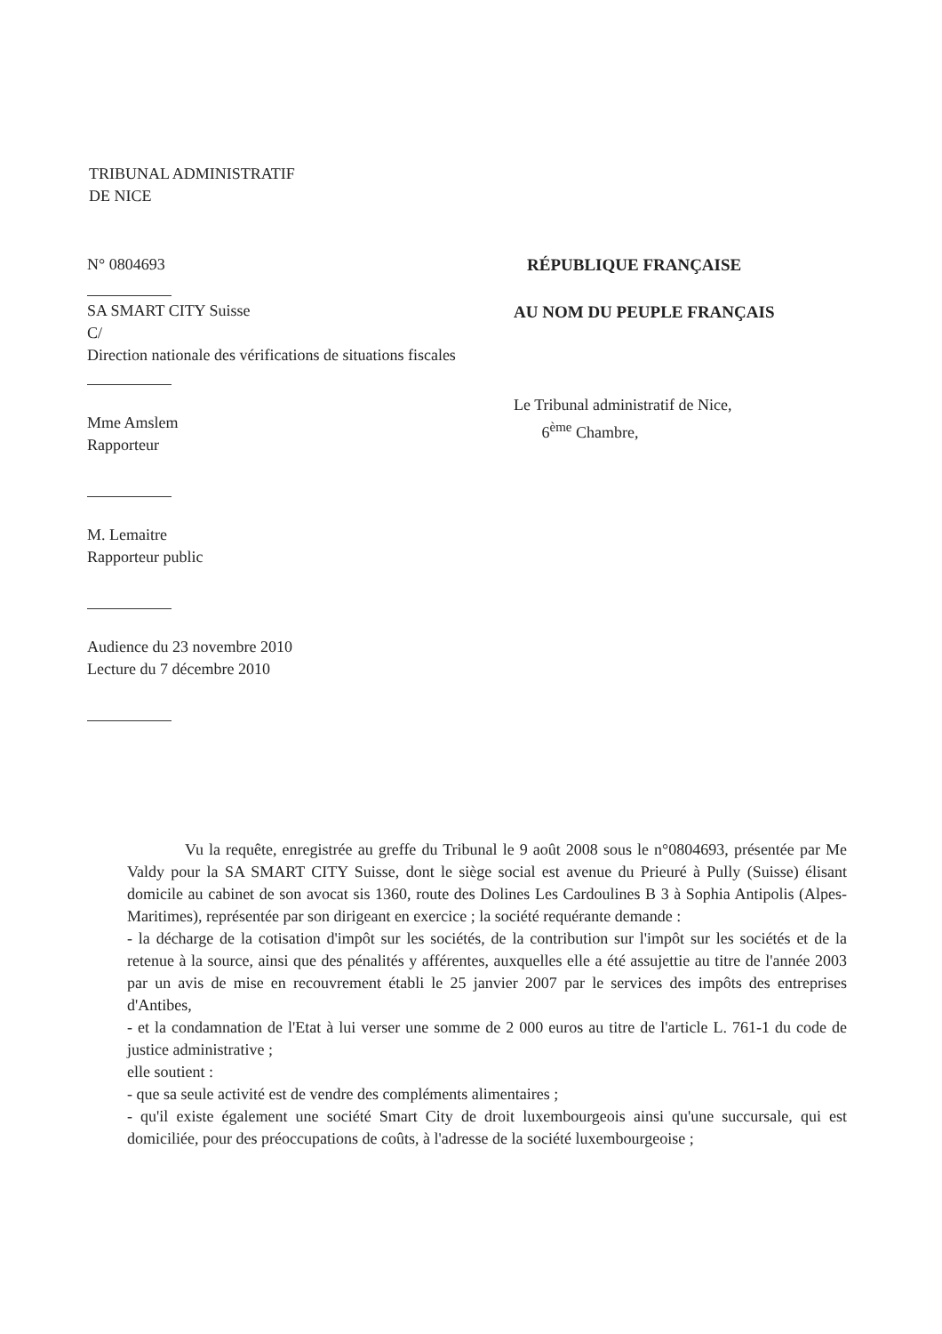TRIBUNAL ADMINISTRATIF
DE NICE
N° 0804693
SA SMART CITY Suisse
C/
Direction nationale des vérifications de situations fiscales
Mme Amslem
Rapporteur
M. Lemaitre
Rapporteur public
Audience du 23 novembre 2010
Lecture du 7 décembre 2010
RÉPUBLIQUE FRANÇAISE
AU NOM DU PEUPLE FRANÇAIS
Le Tribunal administratif de Nice,
6<sup>ème</sup> Chambre,
Vu la requête, enregistrée au greffe du Tribunal le 9 août 2008 sous le n°0804693, présentée par Me Valdy pour la SA SMART CITY Suisse, dont le siège social est avenue du Prieuré à Pully (Suisse) élisant domicile au cabinet de son avocat sis 1360, route des Dolines Les Cardoulines B 3 à Sophia Antipolis (Alpes-Maritimes), représentée par son dirigeant en exercice ; la société requérante demande :
- la décharge de la cotisation d'impôt sur les sociétés, de la contribution sur l'impôt sur les sociétés et de la retenue à la source, ainsi que des pénalités y afférentes, auxquelles elle a été assujettie au titre de l'année 2003 par un avis de mise en recouvrement établi le 25 janvier 2007 par le services des impôts des entreprises d'Antibes,
- et la condamnation de l'Etat à lui verser une somme de 2 000 euros au titre de l'article L. 761-1 du code de justice administrative ;
elle soutient :
- que sa seule activité est de vendre des compléments alimentaires ;
- qu'il existe également une société Smart City de droit luxembourgeois ainsi qu'une succursale, qui est domiciliée, pour des préoccupations de coûts, à l'adresse de la société luxembourgeoise ;